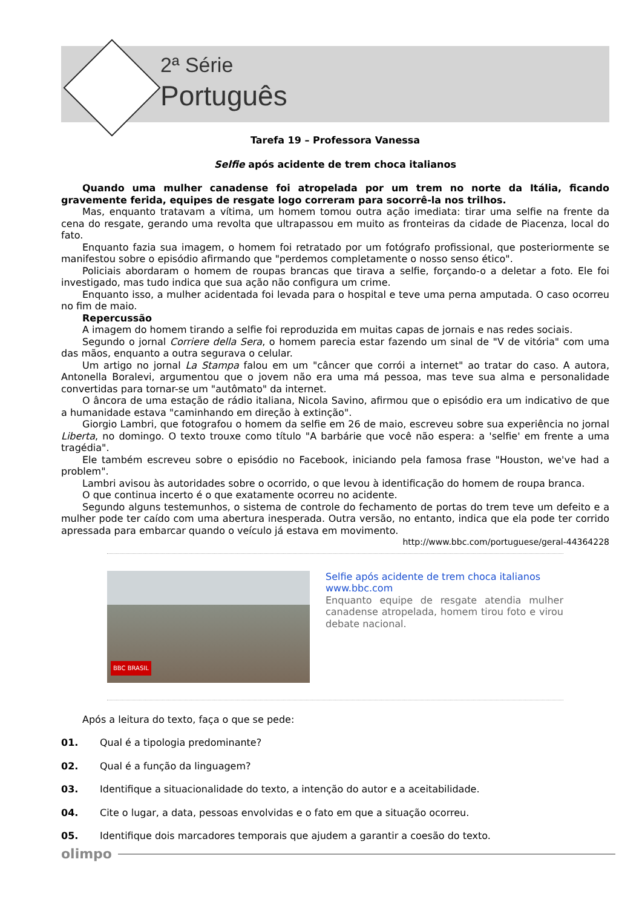2ª Série
Português
Tarefa 19 – Professora Vanessa
Selfie após acidente de trem choca italianos
Quando uma mulher canadense foi atropelada por um trem no norte da Itália, ficando gravemente ferida, equipes de resgate logo correram para socorrê-la nos trilhos.
Mas, enquanto tratavam a vítima, um homem tomou outra ação imediata: tirar uma selfie na frente da cena do resgate, gerando uma revolta que ultrapassou em muito as fronteiras da cidade de Piacenza, local do fato.
Enquanto fazia sua imagem, o homem foi retratado por um fotógrafo profissional, que posteriormente se manifestou sobre o episódio afirmando que "perdemos completamente o nosso senso ético".
Policiais abordaram o homem de roupas brancas que tirava a selfie, forçando-o a deletar a foto. Ele foi investigado, mas tudo indica que sua ação não configura um crime.
Enquanto isso, a mulher acidentada foi levada para o hospital e teve uma perna amputada. O caso ocorreu no fim de maio.
Repercussão
A imagem do homem tirando a selfie foi reproduzida em muitas capas de jornais e nas redes sociais.
Segundo o jornal Corriere della Sera, o homem parecia estar fazendo um sinal de "V de vitória" com uma das mãos, enquanto a outra segurava o celular.
Um artigo no jornal La Stampa falou em um "câncer que corrói a internet" ao tratar do caso. A autora, Antonella Boralevi, argumentou que o jovem não era uma má pessoa, mas teve sua alma e personalidade convertidas para tornar-se um "autômato" da internet.
O âncora de uma estação de rádio italiana, Nicola Savino, afirmou que o episódio era um indicativo de que a humanidade estava "caminhando em direção à extinção".
Giorgio Lambri, que fotografou o homem da selfie em 26 de maio, escreveu sobre sua experiência no jornal Liberta, no domingo. O texto trouxe como título "A barbárie que você não espera: a 'selfie' em frente a uma tragédia".
Ele também escreveu sobre o episódio no Facebook, iniciando pela famosa frase "Houston, we've had a problem".
Lambri avisou às autoridades sobre o ocorrido, o que levou à identificação do homem de roupa branca.
O que continua incerto é o que exatamente ocorreu no acidente.
Segundo alguns testemunhos, o sistema de controle do fechamento de portas do trem teve um defeito e a mulher pode ter caído com uma abertura inesperada. Outra versão, no entanto, indica que ela pode ter corrido apressada para embarcar quando o veículo já estava em movimento.
http://www.bbc.com/portuguese/geral-44364228
BBC BRASIL
Selfie após acidente de trem choca italianos
www.bbc.com
Enquanto equipe de resgate atendia mulher canadense atropelada, homem tirou foto e virou debate nacional.
Após a leitura do texto, faça o que se pede:
01. Qual é a tipologia predominante?
02. Qual é a função da linguagem?
03. Identifique a situacionalidade do texto, a intenção do autor e a aceitabilidade.
04. Cite o lugar, a data, pessoas envolvidas e o fato em que a situação ocorreu.
05. Identifique dois marcadores temporais que ajudem a garantir a coesão do texto.
olimpo